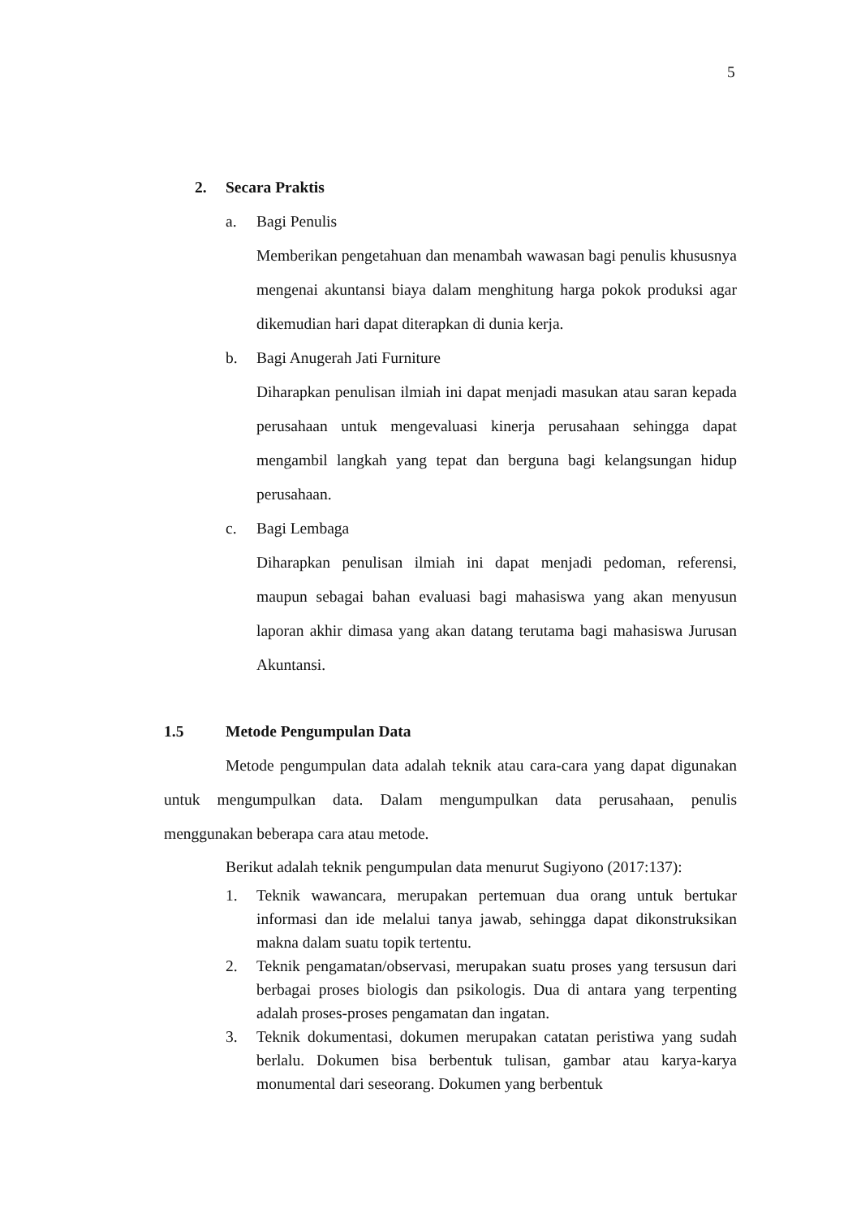5
2. Secara Praktis
a. Bagi Penulis
Memberikan pengetahuan dan menambah wawasan bagi penulis khususnya mengenai akuntansi biaya dalam menghitung harga pokok produksi agar dikemudian hari dapat diterapkan di dunia kerja.
b. Bagi Anugerah Jati Furniture
Diharapkan penulisan ilmiah ini dapat menjadi masukan atau saran kepada perusahaan untuk mengevaluasi kinerja perusahaan sehingga dapat mengambil langkah yang tepat dan berguna bagi kelangsungan hidup perusahaan.
c. Bagi Lembaga
Diharapkan penulisan ilmiah ini dapat menjadi pedoman, referensi, maupun sebagai bahan evaluasi bagi mahasiswa yang akan menyusun laporan akhir dimasa yang akan datang terutama bagi mahasiswa Jurusan Akuntansi.
1.5 Metode Pengumpulan Data
Metode pengumpulan data adalah teknik atau cara-cara yang dapat digunakan untuk mengumpulkan data. Dalam mengumpulkan data perusahaan, penulis menggunakan beberapa cara atau metode.
Berikut adalah teknik pengumpulan data menurut Sugiyono (2017:137):
1. Teknik wawancara, merupakan pertemuan dua orang untuk bertukar informasi dan ide melalui tanya jawab, sehingga dapat dikonstruksikan makna dalam suatu topik tertentu.
2. Teknik pengamatan/observasi, merupakan suatu proses yang tersusun dari berbagai proses biologis dan psikologis. Dua di antara yang terpenting adalah proses-proses pengamatan dan ingatan.
3. Teknik dokumentasi, dokumen merupakan catatan peristiwa yang sudah berlalu. Dokumen bisa berbentuk tulisan, gambar atau karya-karya monumental dari seseorang. Dokumen yang berbentuk